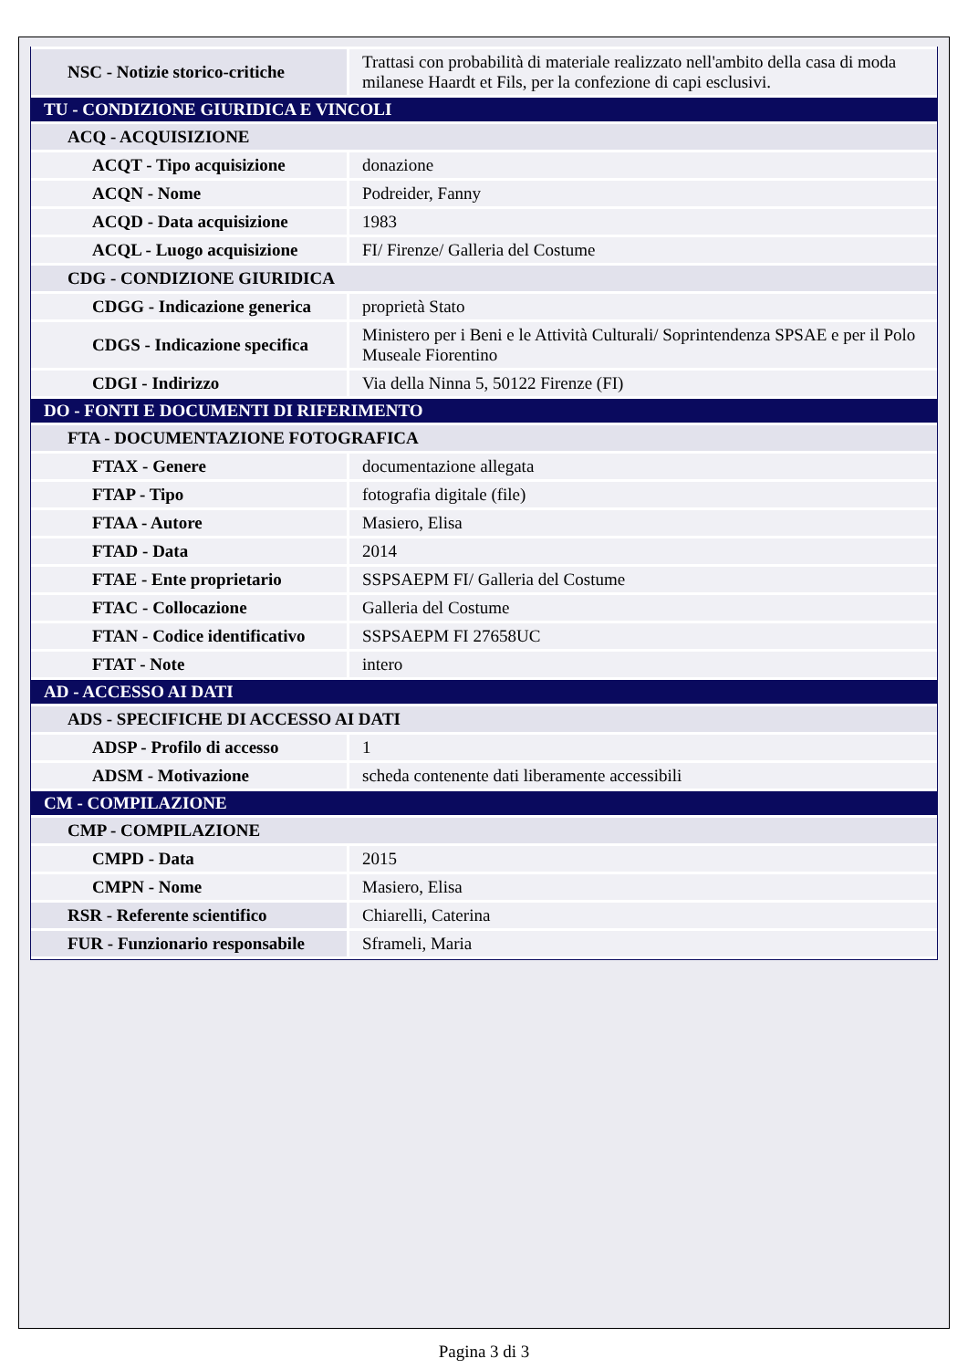| NSC - Notizie storico-critiche | Trattasi con probabilità di materiale realizzato nell'ambito della casa di moda milanese Haardt et Fils, per la confezione di capi esclusivi. |
| TU - CONDIZIONE GIURIDICA E VINCOLI | |
| ACQ - ACQUISIZIONE | |
| ACQT - Tipo acquisizione | donazione |
| ACQN - Nome | Podreider, Fanny |
| ACQD - Data acquisizione | 1983 |
| ACQL - Luogo acquisizione | FI/ Firenze/ Galleria del Costume |
| CDG - CONDIZIONE GIURIDICA | |
| CDGG - Indicazione generica | proprietà Stato |
| CDGS - Indicazione specifica | Ministero per i Beni e le Attività Culturali/ Soprintendenza SPSAE e per il Polo Museale Fiorentino |
| CDGI - Indirizzo | Via della Ninna 5, 50122 Firenze (FI) |
| DO - FONTI E DOCUMENTI DI RIFERIMENTO | |
| FTA - DOCUMENTAZIONE FOTOGRAFICA | |
| FTAX - Genere | documentazione allegata |
| FTAP - Tipo | fotografia digitale (file) |
| FTAA - Autore | Masiero, Elisa |
| FTAD - Data | 2014 |
| FTAE - Ente proprietario | SSPSAEPM FI/ Galleria del Costume |
| FTAC - Collocazione | Galleria del Costume |
| FTAN - Codice identificativo | SSPSAEPM FI 27658UC |
| FTAT - Note | intero |
| AD - ACCESSO AI DATI | |
| ADS - SPECIFICHE DI ACCESSO AI DATI | |
| ADSP - Profilo di accesso | 1 |
| ADSM - Motivazione | scheda contenente dati liberamente accessibili |
| CM - COMPILAZIONE | |
| CMP - COMPILAZIONE | |
| CMPD - Data | 2015 |
| CMPN - Nome | Masiero, Elisa |
| RSR - Referente scientifico | Chiarelli, Caterina |
| FUR - Funzionario responsabile | Sframeli, Maria |
Pagina 3 di 3